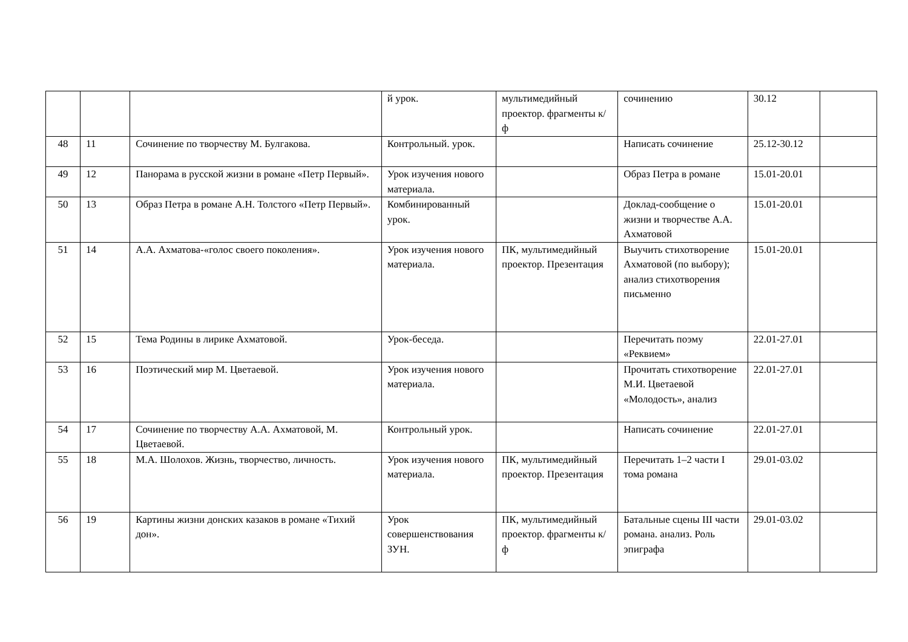| | | | й урок. | мультимедийный проектор. фрагменты к/ф | сочинению | 30.12 | |
| 48 | 11 | Сочинение по творчеству М. Булгакова. | Контрольный. урок. | | Написать сочинение | 25.12-30.12 | |
| 49 | 12 | Панорама в русской жизни в романе «Петр Первый». | Урок изучения нового материала. | | Образ Петра в романе | 15.01-20.01 | |
| 50 | 13 | Образ Петра в романе А.Н. Толстого «Петр Первый». | Комбинированный урок. | | Доклад-сообщение о жизни и творчестве А.А. Ахматовой | 15.01-20.01 | |
| 51 | 14 | А.А. Ахматова-«голос своего поколения». | Урок изучения нового материала. | ПК, мультимедийный проектор. Презентация | Выучить стихотворение Ахматовой (по выбору); анализ стихотворения письменно | 15.01-20.01 | |
| 52 | 15 | Тема Родины в лирике Ахматовой. | Урок-беседа. | | Перечитать поэму «Реквием» | 22.01-27.01 | |
| 53 | 16 | Поэтический мир М. Цветаевой. | Урок изучения нового материала. | | Прочитать стихотворение М.И. Цветаевой «Молодость», анализ | 22.01-27.01 | |
| 54 | 17 | Сочинение по творчеству А.А. Ахматовой, М. Цветаевой. | Контрольный урок. | | Написать сочинение | 22.01-27.01 | |
| 55 | 18 | М.А. Шолохов. Жизнь, творчество, личность. | Урок изучения нового материала. | ПК, мультимедийный проектор. Презентация | Перечитать 1–2 части I тома романа | 29.01-03.02 | |
| 56 | 19 | Картины жизни донских казаков в романе «Тихий дон». | Урок совершенствования ЗУН. | ПК, мультимедийный проектор. фрагменты к/ф | Батальные сцены III части романа. анализ. Роль эпиграфа | 29.01-03.02 | |